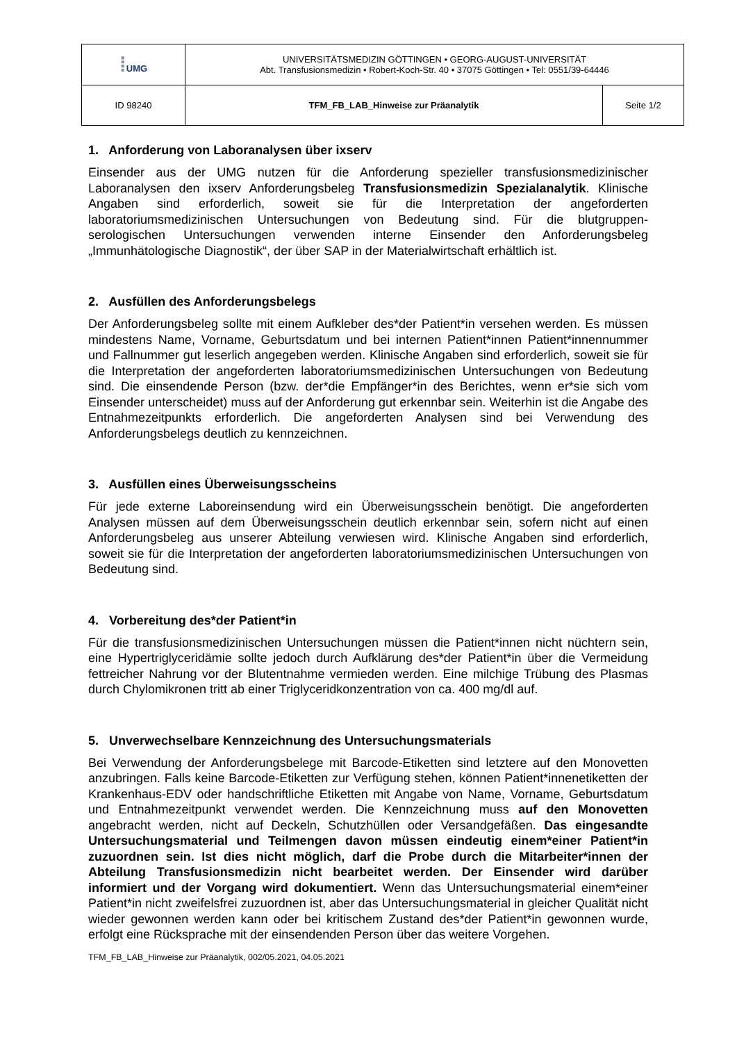| ⁞ UMG | UNIVERSITÄTSMEDIZIN GÖTTINGEN • GEORG-AUGUST-UNIVERSITÄT Abt. Transfusionsmedizin • Robert-Koch-Str. 40 • 37075 Göttingen • Tel: 0551/39-64446 | |
| ID 98240 | TFM_FB_LAB_Hinweise zur Präanalytik | Seite 1/2 |
1. Anforderung von Laboranalysen über ixserv
Einsender aus der UMG nutzen für die Anforderung spezieller transfusionsmedizinischer Laboranalysen den ixserv Anforderungsbeleg Transfusionsmedizin Spezialanalytik. Klinische Angaben sind erforderlich, soweit sie für die Interpretation der angeforderten laboratoriumsmedizinischen Untersuchungen von Bedeutung sind. Für die blutgruppen-serologischen Untersuchungen verwenden interne Einsender den Anforderungsbeleg „Immunhätologische Diagnostik“, der über SAP in der Materialwirtschaft erhältlich ist.
2. Ausfüllen des Anforderungsbelegs
Der Anforderungsbeleg sollte mit einem Aufkleber des*der Patient*in versehen werden. Es müssen mindestens Name, Vorname, Geburtsdatum und bei internen Patient*innen Patient*innennummer und Fallnummer gut leserlich angegeben werden. Klinische Angaben sind erforderlich, soweit sie für die Interpretation der angeforderten laboratoriumsmedizinischen Untersuchungen von Bedeutung sind. Die einsendende Person (bzw. der*die Empfänger*in des Berichtes, wenn er*sie sich vom Einsender unterscheidet) muss auf der Anforderung gut erkennbar sein. Weiterhin ist die Angabe des Entnahmezeitpunkts erforderlich. Die angeforderten Analysen sind bei Verwendung des Anforderungsbelegs deutlich zu kennzeichnen.
3. Ausfüllen eines Überweisungsscheins
Für jede externe Laboreinsendung wird ein Überweisungsschein benötigt. Die angeforderten Analysen müssen auf dem Überweisungsschein deutlich erkennbar sein, sofern nicht auf einen Anforderungsbeleg aus unserer Abteilung verwiesen wird. Klinische Angaben sind erforderlich, soweit sie für die Interpretation der angeforderten laboratoriumsmedizinischen Untersuchungen von Bedeutung sind.
4. Vorbereitung des*der Patient*in
Für die transfusionsmedizinischen Untersuchungen müssen die Patient*innen nicht nüchtern sein, eine Hypertriglyceridämie sollte jedoch durch Aufklärung des*der Patient*in über die Vermeidung fettreicher Nahrung vor der Blutentnahme vermieden werden. Eine milchige Trübung des Plasmas durch Chylomikronen tritt ab einer Triglyceridkonzentration von ca. 400 mg/dl auf.
5. Unverwechselbare Kennzeichnung des Untersuchungsmaterials
Bei Verwendung der Anforderungsbelege mit Barcode-Etiketten sind letztere auf den Monovetten anzubringen. Falls keine Barcode-Etiketten zur Verfügung stehen, können Patient*innenetiketten der Krankenhaus-EDV oder handschriftliche Etiketten mit Angabe von Name, Vorname, Geburtsdatum und Entnahmezeitpunkt verwendet werden. Die Kennzeichnung muss auf den Monovetten angebracht werden, nicht auf Deckeln, Schutzhüllen oder Versandgefäßen. Das eingesandte Untersuchungsmaterial und Teilmengen davon müssen eindeutig einem*einer Patient*in zuzuordnen sein. Ist dies nicht möglich, darf die Probe durch die Mitarbeiter*innen der Abteilung Transfusionsmedizin nicht bearbeitet werden. Der Einsender wird darüber informiert und der Vorgang wird dokumentiert. Wenn das Untersuchungsmaterial einem*einer Patient*in nicht zweifelsfrei zuzuordnen ist, aber das Untersuchungsmaterial in gleicher Qualität nicht wieder gewonnen werden kann oder bei kritischem Zustand des*der Patient*in gewonnen wurde, erfolgt eine Rücksprache mit der einsendenden Person über das weitere Vorgehen.
TFM_FB_LAB_Hinweise zur Präanalytik, 002/05.2021, 04.05.2021